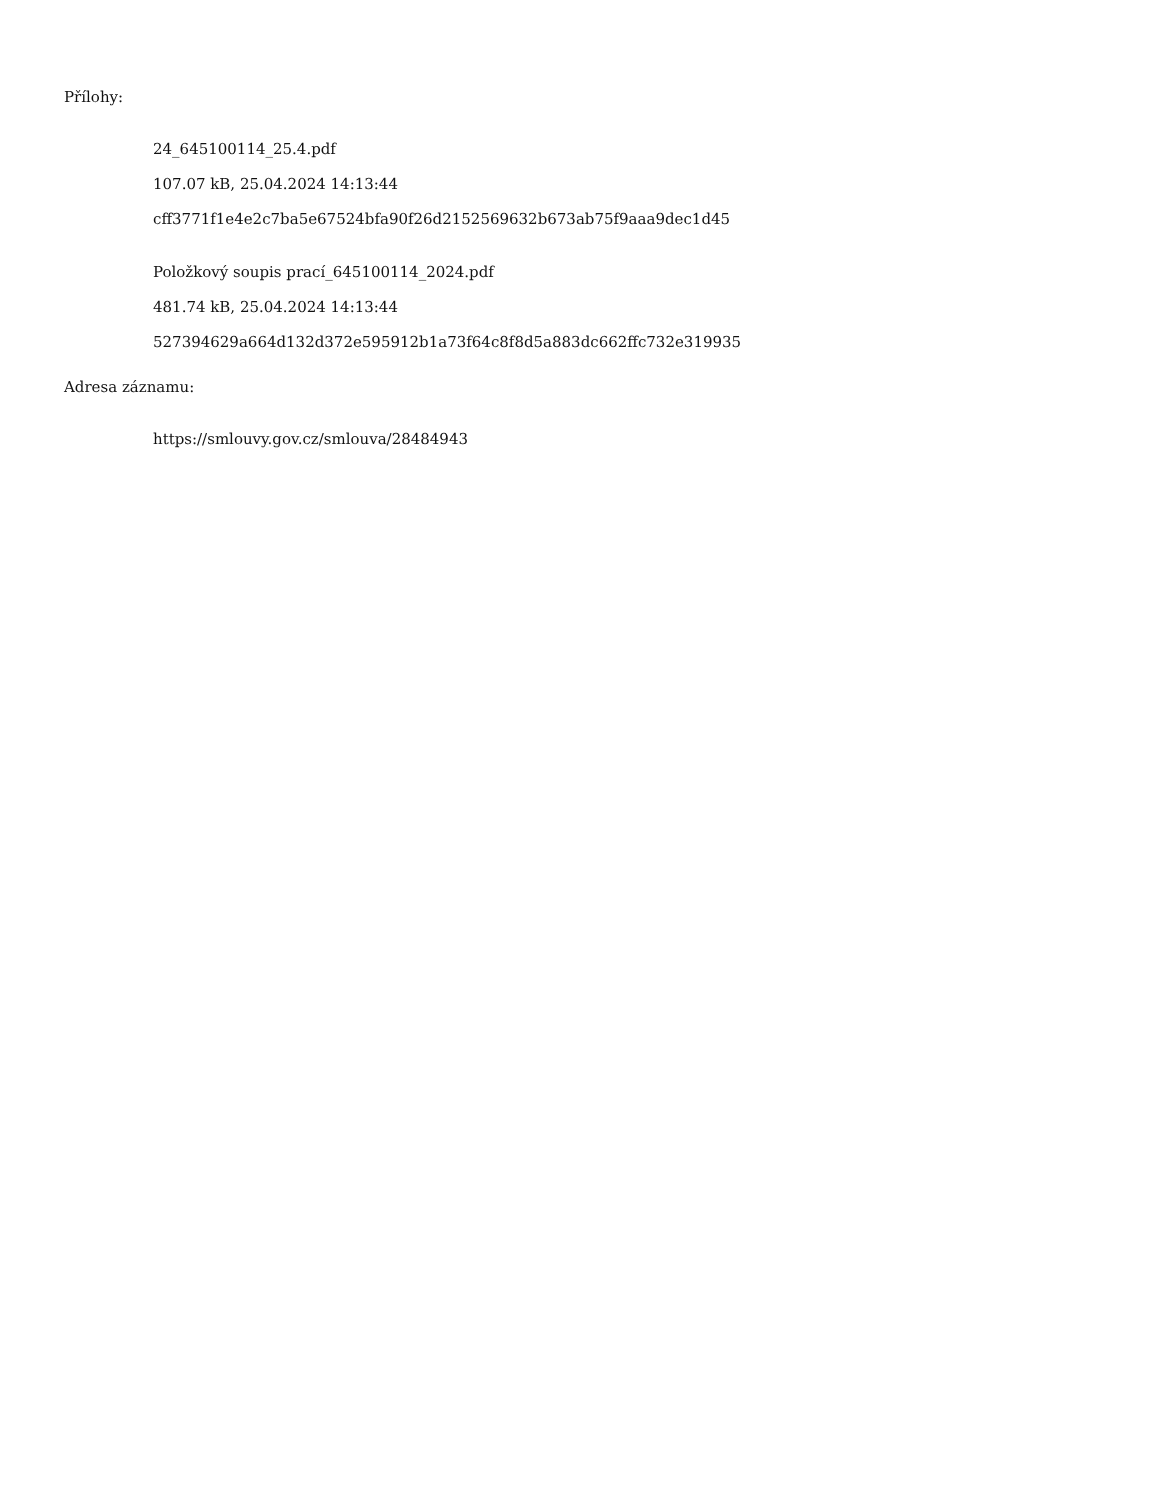Přílohy:
24_645100114_25.4.pdf
107.07 kB, 25.04.2024 14:13:44
cff3771f1e4e2c7ba5e67524bfa90f26d2152569632b673ab75f9aaa9dec1d45
Položkový soupis prací_645100114_2024.pdf
481.74 kB, 25.04.2024 14:13:44
527394629a664d132d372e595912b1a73f64c8f8d5a883dc662ffc732e319935
Adresa záznamu:
https://smlouvy.gov.cz/smlouva/28484943